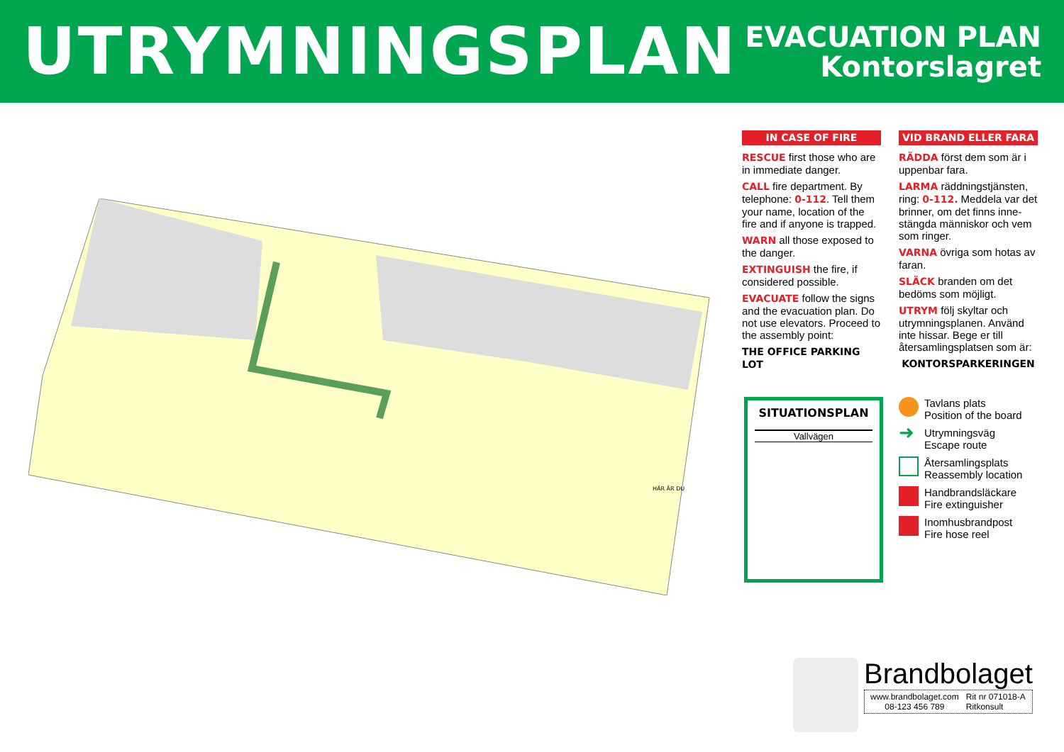UTRYMNINGSPLAN
EVACUATION PLAN
Kontorslagret
HÄR ÄR DU
IN CASE OF FIRE
RESCUE first those who are in immediate danger.
CALL fire department. By telephone: 0-112. Tell them your name, location of the fire and if anyone is trapped.
WARN all those exposed to the danger.
EXTINGUISH the fire, if considered possible.
EVACUATE follow the signs and the evacuation plan. Do not use elevators. Proceed to the assembly point:
THE OFFICE PARKING LOT
VID BRAND ELLER FARA
RÄDDA först dem som är i uppenbar fara.
LARMA räddningstjänsten, ring: 0-112. Meddela var det brinner, om det finns inne-stängda människor och vem som ringer.
VARNA övriga som hotas av faran.
SLÄCK branden om det bedöms som möjligt.
UTRYM följ skyltar och utrymningsplanen. Använd inte hissar. Bege er till återsamlingsplatsen som är:
KONTORSPARKERINGEN
SITUATIONSPLAN
Vallvägen
Tavlans plats
Position of the board
➜ Utrymningsväg
Escape route
Återsamlingsplats
Reassembly location
Handbrandsläckare
Fire extinguisher
Inomhusbrandpost
Fire hose reel
Brandbolaget
www.brandbolaget.com
08-123 456 789
Rit nr 071018-A
Ritkonsult